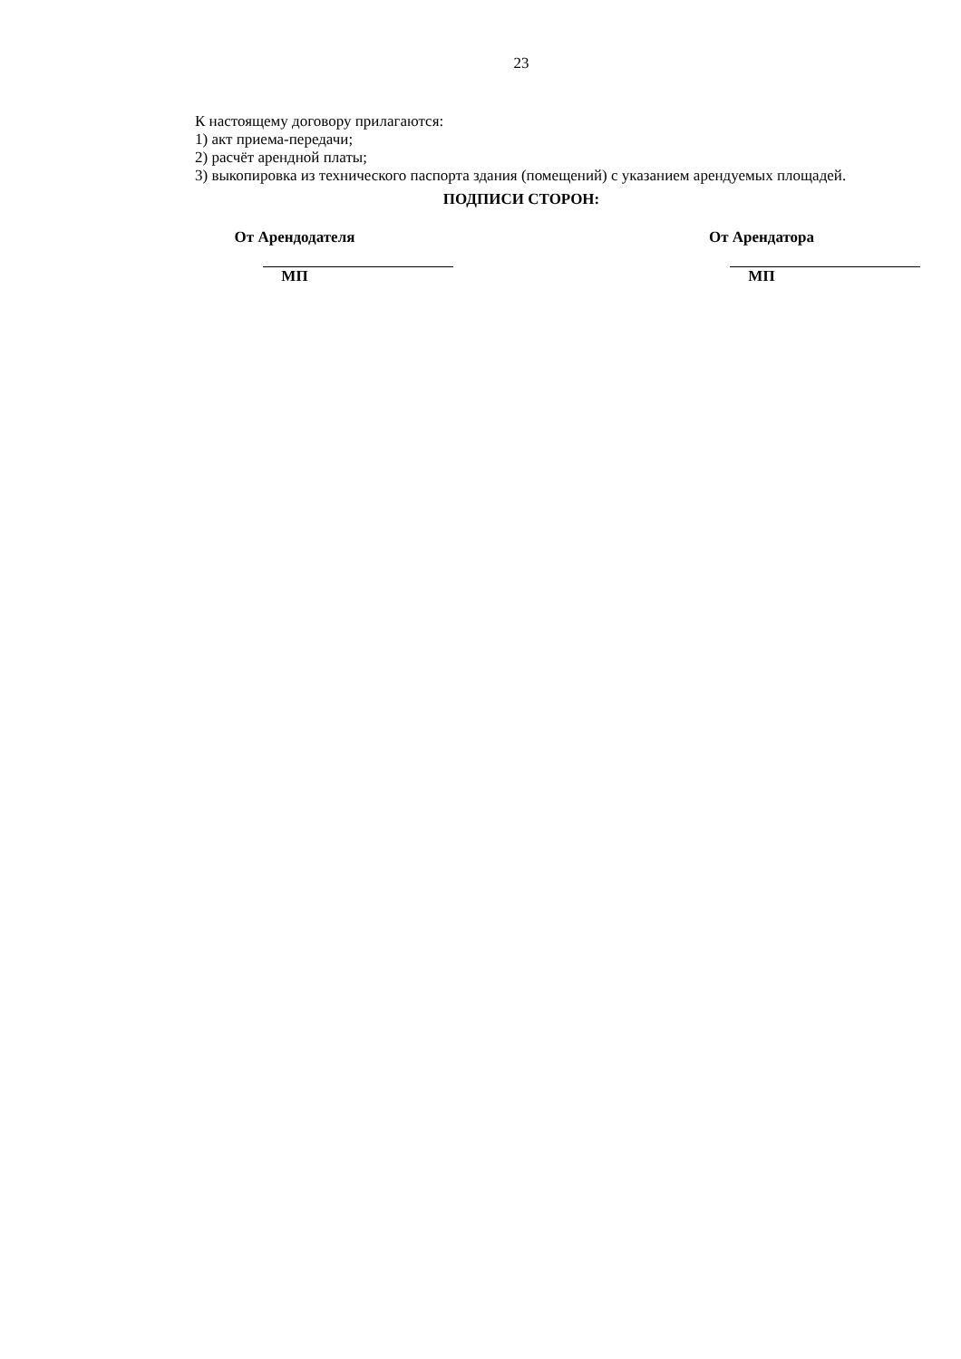23
К настоящему договору прилагаются:
1) акт приема-передачи;
2) расчёт арендной платы;
3) выкопировка из технического паспорта здания (помещений) с указанием арендуемых площадей.
ПОДПИСИ СТОРОН:
От Арендодателя
МП
От Арендатора
МП